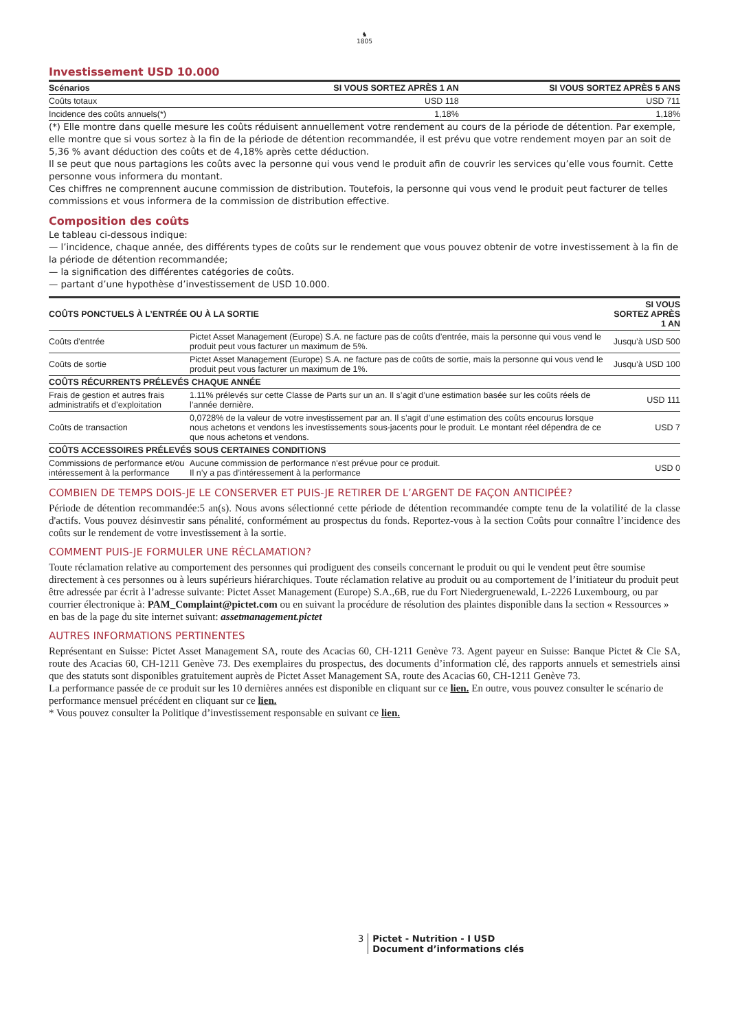♞
1805
Investissement USD 10.000
| Scénarios | SI VOUS SORTEZ APRÈS 1 AN | SI VOUS SORTEZ APRÈS 5 ANS |
| --- | --- | --- |
| Coûts totaux | USD 118 | USD 711 |
| Incidence des coûts annuels(*) | 1,18% | 1,18% |
(*) Elle montre dans quelle mesure les coûts réduisent annuellement votre rendement au cours de la période de détention. Par exemple, elle montre que si vous sortez à la fin de la période de détention recommandée, il est prévu que votre rendement moyen par an soit de 5,36 % avant déduction des coûts et de 4,18% après cette déduction.
Il se peut que nous partagions les coûts avec la personne qui vous vend le produit afin de couvrir les services qu’elle vous fournit. Cette personne vous informera du montant.
Ces chiffres ne comprennent aucune commission de distribution. Toutefois, la personne qui vous vend le produit peut facturer de telles commissions et vous informera de la commission de distribution effective.
Composition des coûts
Le tableau ci-dessous indique:
— l’incidence, chaque année, des différents types de coûts sur le rendement que vous pouvez obtenir de votre investissement à la fin de la période de détention recommandée;
— la signification des différentes catégories de coûts.
— partant d’une hypothèse d’investissement de USD 10.000.
| COÛTS PONCTUELS À L’ENTRÉE OU À LA SORTIE | | SI VOUS SORTEZ APRÈS 1 AN |
| --- | --- | --- |
| Coûts d’entrée | Pictet Asset Management (Europe) S.A. ne facture pas de coûts d’entrée, mais la personne qui vous vend le produit peut vous facturer un maximum de 5%. | Jusqu’à USD 500 |
| Coûts de sortie | Pictet Asset Management (Europe) S.A. ne facture pas de coûts de sortie, mais la personne qui vous vend le produit peut vous facturer un maximum de 1%. | Jusqu’à USD 100 |
| COÛTS RÉCURRENTS PRÉLEVÉS CHAQUE ANNÉE | | |
| Frais de gestion et autres frais administratifs et d’exploitation | 1.11% prélevés sur cette Classe de Parts sur un an. Il s’agit d’une estimation basée sur les coûts réels de l’année dernière. | USD 111 |
| Coûts de transaction | 0,0728% de la valeur de votre investissement par an. Il s’agit d’une estimation des coûts encourus lorsque nous achetons et vendons les investissements sous-jacents pour le produit. Le montant réel dépendra de ce que nous achetons et vendons. | USD 7 |
| COÛTS ACCESSOIRES PRÉLEVÉS SOUS CERTAINES CONDITIONS | | |
| Commissions de performance et/ou intéressement à la performance | Aucune commission de performance n'est prévue pour ce produit. Il n’y a pas d’intéressement à la performance | USD 0 |
COMBIEN DE TEMPS DOIS-JE LE CONSERVER ET PUIS-JE RETIRER DE L’ARGENT DE FAÇON ANTICIPÉE?
Période de détention recommandée:5 an(s). Nous avons sélectionné cette période de détention recommandée compte tenu de la volatilité de la classe d'actifs. Vous pouvez désinvestir sans pénalité, conformément au prospectus du fonds. Reportez-vous à la section Coûts pour connaître l’incidence des coûts sur le rendement de votre investissement à la sortie.
COMMENT PUIS-JE FORMULER UNE RÉCLAMATION?
Toute réclamation relative au comportement des personnes qui prodiguent des conseils concernant le produit ou qui le vendent peut être soumise directement à ces personnes ou à leurs supérieurs hiérarchiques. Toute réclamation relative au produit ou au comportement de l’initiateur du produit peut être adressée par écrit à l’adresse suivante: Pictet Asset Management (Europe) S.A.,6B, rue du Fort Niedergruenewald, L-2226 Luxembourg, ou par courrier électronique à: PAM_Complaint@pictet.com ou en suivant la procédure de résolution des plaintes disponible dans la section « Ressources » en bas de la page du site internet suivant: assetmanagement.pictet
AUTRES INFORMATIONS PERTINENTES
Représentant en Suisse: Pictet Asset Management SA, route des Acacias 60, CH-1211 Genève 73. Agent payeur en Suisse: Banque Pictet & Cie SA, route des Acacias 60, CH-1211 Genève 73. Des exemplaires du prospectus, des documents d’information clé, des rapports annuels et semestriels ainsi que des statuts sont disponibles gratuitement auprès de Pictet Asset Management SA, route des Acacias 60, CH-1211 Genève 73.
La performance passée de ce produit sur les 10 dernières années est disponible en cliquant sur ce lien. En outre, vous pouvez consulter le scénario de performance mensuel précédent en cliquant sur ce lien.
* Vous pouvez consulter la Politique d’investissement responsable en suivant ce lien.
3 Pictet - Nutrition - I USD
Document d’informations clés